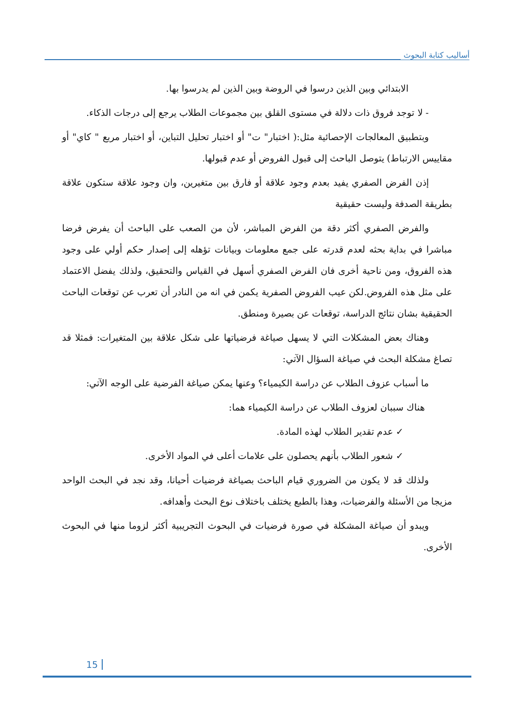أساليب كتابة البحوث
الابتدائي وبين الذين درسوا في الروضة وبين الذين لم يدرسوا بها.
- لا توجد فروق ذات دلالة في مستوى القلق بين مجموعات الطلاب يرجع إلى درجات الذكاء.
وبتطبيق المعالجات الإحصائية مثل:( اختبار" ت" أو اختبار تحليل التباين، أو اختبار مربع " كاي" أو مقاييس الارتباط) يتوصل الباحث إلى قبول الفروض أو عدم قبولها.
إذن الفرض الصفري يفيد بعدم وجود علاقة أو فارق بين متغيرين، وان وجود علاقة ستكون علاقة بطريقة الصدفة وليست حقيقية
والفرض الصفري أكثر دقة من الفرض المباشر، لأن من الصعب على الباحث أن يفرض فرضا مباشرا في بداية بحثه لعدم قدرته على جمع معلومات وبيانات تؤهله إلى إصدار حكم أولي على وجود هذه الفروق، ومن ناحية أخرى فان الفرض الصفري أسهل في القياس والتحقيق، ولذلك يفضل الاعتماد على مثل هذه الفروض.لكن عيب الفروض الصفرية يكمن في انه من النادر أن تعرب عن توقعات الباحث الحقيقية بشان نتائج الدراسة، توقعات عن بصيرة ومنطق.
وهناك بعض المشكلات التي لا يسهل صياغة فرضياتها على شكل علاقة بين المتغيرات: فمثلا قد تصاغ مشكلة البحث في صياغة السؤال الآتي:
ما أسباب عزوف الطلاب عن دراسة الكيمياء؟ وعنها يمكن صياغة الفرضية على الوجه الآتي:
هناك سببان لعزوف الطلاب عن دراسة الكيمياء هما:
✓ عدم تقدير الطلاب لهذه المادة.
✓ شعور الطلاب بأنهم يحصلون على علامات أعلى في المواد الأخرى.
ولذلك قد لا يكون من الضروري قيام الباحث بصياغة فرضيات أحيانا، وقد نجد في البحث الواحد مزيجا من الأسئلة والفرضيات، وهذا بالطبع يختلف باختلاف نوع البحث وأهدافه.
ويبدو أن صياغة المشكلة في صورة فرضيات في البحوث التجريبية أكثر لزوما منها في البحوث الأخرى.
15